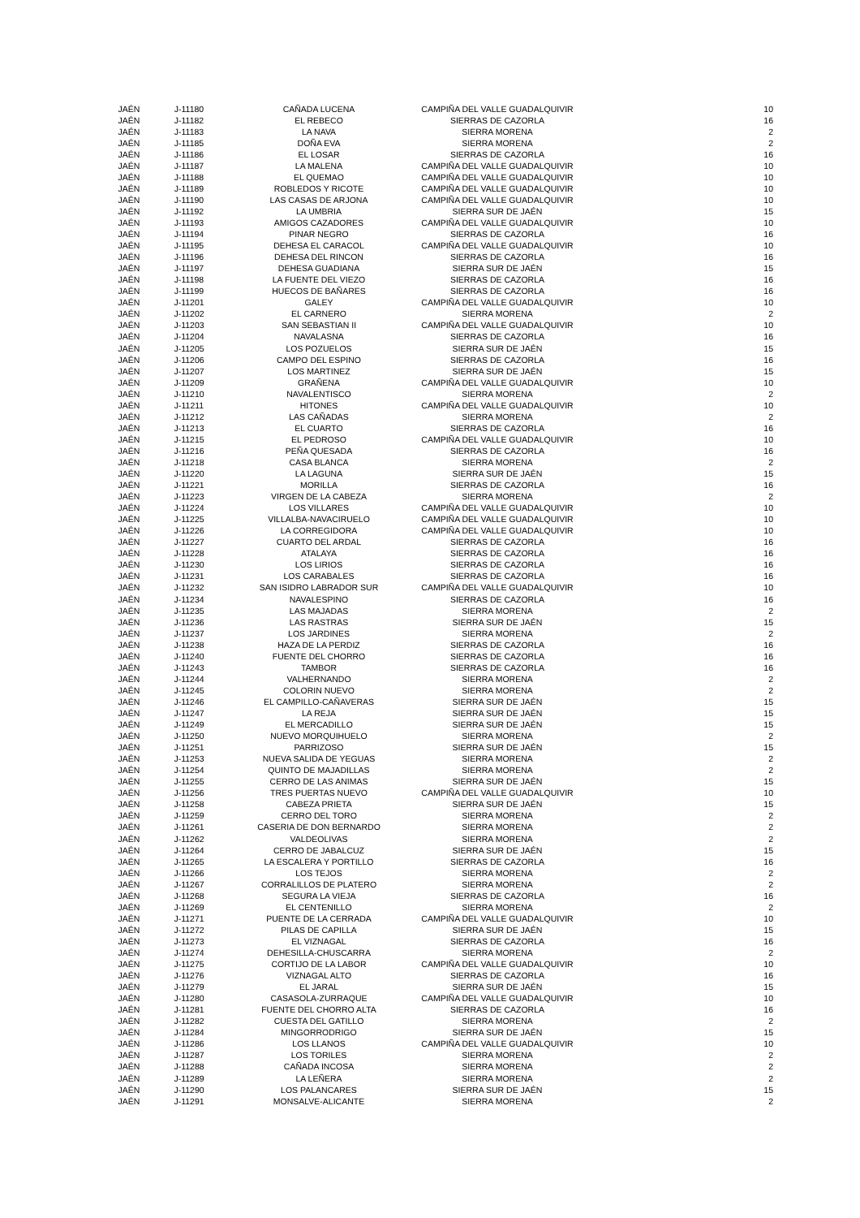| JAÉN | J-11180 | CAÑADA LUCENA | CAMPIÑA DEL VALLE GUADALQUIVIR | 10 |
| JAÉN | J-11182 | EL REBECO | SIERRAS DE CAZORLA | 16 |
| JAÉN | J-11183 | LA NAVA | SIERRA MORENA | 2 |
| JAÉN | J-11185 | DOÑA EVA | SIERRA MORENA | 2 |
| JAÉN | J-11186 | EL LOSAR | SIERRAS DE CAZORLA | 16 |
| JAÉN | J-11187 | LA MALENA | CAMPIÑA DEL VALLE GUADALQUIVIR | 10 |
| JAÉN | J-11188 | EL QUEMAO | CAMPIÑA DEL VALLE GUADALQUIVIR | 10 |
| JAÉN | J-11189 | ROBLEDOS Y RICOTE | CAMPIÑA DEL VALLE GUADALQUIVIR | 10 |
| JAÉN | J-11190 | LAS CASAS DE ARJONA | CAMPIÑA DEL VALLE GUADALQUIVIR | 10 |
| JAÉN | J-11192 | LA UMBRIA | SIERRA SUR DE JAÉN | 15 |
| JAÉN | J-11193 | AMIGOS CAZADORES | CAMPIÑA DEL VALLE GUADALQUIVIR | 10 |
| JAÉN | J-11194 | PINAR NEGRO | SIERRAS DE CAZORLA | 16 |
| JAÉN | J-11195 | DEHESA EL CARACOL | CAMPIÑA DEL VALLE GUADALQUIVIR | 10 |
| JAÉN | J-11196 | DEHESA DEL RINCON | SIERRAS DE CAZORLA | 16 |
| JAÉN | J-11197 | DEHESA GUADIANA | SIERRA SUR DE JAÉN | 15 |
| JAÉN | J-11198 | LA FUENTE DEL VIEZO | SIERRAS DE CAZORLA | 16 |
| JAÉN | J-11199 | HUECOS DE BAÑARES | SIERRAS DE CAZORLA | 16 |
| JAÉN | J-11201 | GALEY | CAMPIÑA DEL VALLE GUADALQUIVIR | 10 |
| JAÉN | J-11202 | EL CARNERO | SIERRA MORENA | 2 |
| JAÉN | J-11203 | SAN SEBASTIAN II | CAMPIÑA DEL VALLE GUADALQUIVIR | 10 |
| JAÉN | J-11204 | NAVALASNA | SIERRAS DE CAZORLA | 16 |
| JAÉN | J-11205 | LOS POZUELOS | SIERRA SUR DE JAÉN | 15 |
| JAÉN | J-11206 | CAMPO DEL ESPINO | SIERRAS DE CAZORLA | 16 |
| JAÉN | J-11207 | LOS MARTINEZ | SIERRA SUR DE JAÉN | 15 |
| JAÉN | J-11209 | GRAÑENA | CAMPIÑA DEL VALLE GUADALQUIVIR | 10 |
| JAÉN | J-11210 | NAVALENTISCO | SIERRA MORENA | 2 |
| JAÉN | J-11211 | HITONES | CAMPIÑA DEL VALLE GUADALQUIVIR | 10 |
| JAÉN | J-11212 | LAS CAÑADAS | SIERRA MORENA | 2 |
| JAÉN | J-11213 | EL CUARTO | SIERRAS DE CAZORLA | 16 |
| JAÉN | J-11215 | EL PEDROSO | CAMPIÑA DEL VALLE GUADALQUIVIR | 10 |
| JAÉN | J-11216 | PEÑA QUESADA | SIERRAS DE CAZORLA | 16 |
| JAÉN | J-11218 | CASA BLANCA | SIERRA MORENA | 2 |
| JAÉN | J-11220 | LA LAGUNA | SIERRA SUR DE JAÉN | 15 |
| JAÉN | J-11221 | MORILLA | SIERRAS DE CAZORLA | 16 |
| JAÉN | J-11223 | VIRGEN DE LA CABEZA | SIERRA MORENA | 2 |
| JAÉN | J-11224 | LOS VILLARES | CAMPIÑA DEL VALLE GUADALQUIVIR | 10 |
| JAÉN | J-11225 | VILLALBA-NAVACIRUELO | CAMPIÑA DEL VALLE GUADALQUIVIR | 10 |
| JAÉN | J-11226 | LA CORREGIDORA | CAMPIÑA DEL VALLE GUADALQUIVIR | 10 |
| JAÉN | J-11227 | CUARTO DEL ARDAL | SIERRAS DE CAZORLA | 16 |
| JAÉN | J-11228 | ATALAYA | SIERRAS DE CAZORLA | 16 |
| JAÉN | J-11230 | LOS LIRIOS | SIERRAS DE CAZORLA | 16 |
| JAÉN | J-11231 | LOS CARABALES | SIERRAS DE CAZORLA | 16 |
| JAÉN | J-11232 | SAN ISIDRO LABRADOR SUR | CAMPIÑA DEL VALLE GUADALQUIVIR | 10 |
| JAÉN | J-11234 | NAVALESPINO | SIERRAS DE CAZORLA | 16 |
| JAÉN | J-11235 | LAS MAJADAS | SIERRA MORENA | 2 |
| JAÉN | J-11236 | LAS RASTRAS | SIERRA SUR DE JAÉN | 15 |
| JAÉN | J-11237 | LOS JARDINES | SIERRA MORENA | 2 |
| JAÉN | J-11238 | HAZA DE LA PERDIZ | SIERRAS DE CAZORLA | 16 |
| JAÉN | J-11240 | FUENTE DEL CHORRO | SIERRAS DE CAZORLA | 16 |
| JAÉN | J-11243 | TAMBOR | SIERRAS DE CAZORLA | 16 |
| JAÉN | J-11244 | VALHERNANDO | SIERRA MORENA | 2 |
| JAÉN | J-11245 | COLORIN NUEVO | SIERRA MORENA | 2 |
| JAÉN | J-11246 | EL CAMPILLO-CAÑAVERAS | SIERRA SUR DE JAÉN | 15 |
| JAÉN | J-11247 | LA REJA | SIERRA SUR DE JAÉN | 15 |
| JAÉN | J-11249 | EL MERCADILLO | SIERRA SUR DE JAÉN | 15 |
| JAÉN | J-11250 | NUEVO MORQUIHUELO | SIERRA MORENA | 2 |
| JAÉN | J-11251 | PARRIZOSO | SIERRA SUR DE JAÉN | 15 |
| JAÉN | J-11253 | NUEVA SALIDA DE YEGUAS | SIERRA MORENA | 2 |
| JAÉN | J-11254 | QUINTO DE MAJADILLAS | SIERRA MORENA | 2 |
| JAÉN | J-11255 | CERRO DE LAS ANIMAS | SIERRA SUR DE JAÉN | 15 |
| JAÉN | J-11256 | TRES PUERTAS NUEVO | CAMPIÑA DEL VALLE GUADALQUIVIR | 10 |
| JAÉN | J-11258 | CABEZA PRIETA | SIERRA SUR DE JAÉN | 15 |
| JAÉN | J-11259 | CERRO DEL TORO | SIERRA MORENA | 2 |
| JAÉN | J-11261 | CASERIA DE DON BERNARDO | SIERRA MORENA | 2 |
| JAÉN | J-11262 | VALDEOLIVAS | SIERRA MORENA | 2 |
| JAÉN | J-11264 | CERRO DE JABALCUZ | SIERRA SUR DE JAÉN | 15 |
| JAÉN | J-11265 | LA ESCALERA Y PORTILLO | SIERRAS DE CAZORLA | 16 |
| JAÉN | J-11266 | LOS TEJOS | SIERRA MORENA | 2 |
| JAÉN | J-11267 | CORRALILLOS DE PLATERO | SIERRA MORENA | 2 |
| JAÉN | J-11268 | SEGURA LA VIEJA | SIERRAS DE CAZORLA | 16 |
| JAÉN | J-11269 | EL CENTENILLO | SIERRA MORENA | 2 |
| JAÉN | J-11271 | PUENTE DE LA CERRADA | CAMPIÑA DEL VALLE GUADALQUIVIR | 10 |
| JAÉN | J-11272 | PILAS DE CAPILLA | SIERRA SUR DE JAÉN | 15 |
| JAÉN | J-11273 | EL VIZNAGAL | SIERRAS DE CAZORLA | 16 |
| JAÉN | J-11274 | DEHESILLA-CHUSCARRA | SIERRA MORENA | 2 |
| JAÉN | J-11275 | CORTIJO DE LA LABOR | CAMPIÑA DEL VALLE GUADALQUIVIR | 10 |
| JAÉN | J-11276 | VIZNAGAL ALTO | SIERRAS DE CAZORLA | 16 |
| JAÉN | J-11279 | EL JARAL | SIERRA SUR DE JAÉN | 15 |
| JAÉN | J-11280 | CASASOLA-ZURRAQUE | CAMPIÑA DEL VALLE GUADALQUIVIR | 10 |
| JAÉN | J-11281 | FUENTE DEL CHORRO ALTA | SIERRAS DE CAZORLA | 16 |
| JAÉN | J-11282 | CUESTA DEL GATILLO | SIERRA MORENA | 2 |
| JAÉN | J-11284 | MINGORRODRIGO | SIERRA SUR DE JAÉN | 15 |
| JAÉN | J-11286 | LOS LLANOS | CAMPIÑA DEL VALLE GUADALQUIVIR | 10 |
| JAÉN | J-11287 | LOS TORILES | SIERRA MORENA | 2 |
| JAÉN | J-11288 | CAÑADA INCOSA | SIERRA MORENA | 2 |
| JAÉN | J-11289 | LA LEÑERA | SIERRA MORENA | 2 |
| JAÉN | J-11290 | LOS PALANCARES | SIERRA SUR DE JAÉN | 15 |
| JAÉN | J-11291 | MONSALVE-ALICANTE | SIERRA MORENA | 2 |